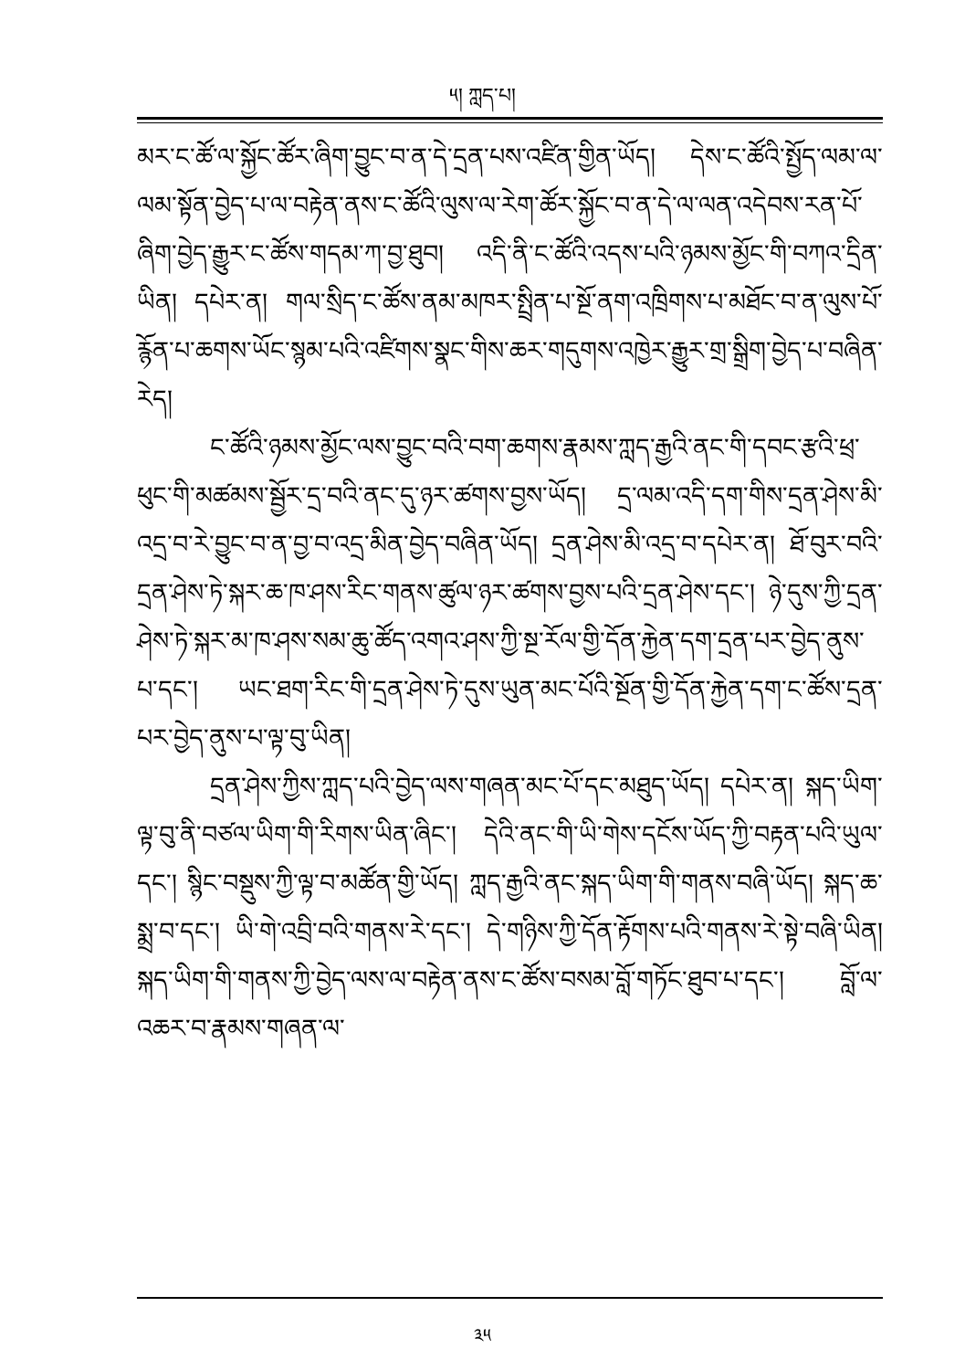༥། ཀླད་པ།
མར་ང་ཚོ་ལ་སྐྱོང་ཚོར་ཞིག་བྱུང་བ་ན་དེ་དྲན་པས་འཛིན་གྱིན་ཡོད། དེས་ང་ཚོའི་སྤྱོད་ལམ་ལ་ལམ་སྟོན་བྱེད་པ་ལ་བརྟེན་ནས་ང་ཚོའི་ལུས་ལ་རེག་ཚོར་སྐྱོང་བ་ན་དེ་ལ་ལན་འདེབས་རན་པོ་ཞིག་བྱེད་རྒྱུར་ང་ཚོས་གདམ་ཀ་བྱ་ཐུབ། འདི་ནི་ང་ཚོའི་འདས་པའི་ཉམས་མྱོང་གི་བཀའ་དྲིན་ཡིན། དཔེར་ན། གལ་སྲིད་ང་ཚོས་ནམ་མཁར་སྤྲིན་པ་སྔོ་ནག་འཁྲིགས་པ་མཐོང་བ་ན་ལུས་པོ་རྙོན་པ་ཆགས་ཡོང་སྙམ་པའི་འཛིགས་སྣང་གིས་ཆར་གདུགས་འཁྱེར་རྒྱུར་གྲ་སྒྲིག་བྱེད་པ་བཞིན་རེད།
ང་ཚོའི་ཉམས་མྱོང་ལས་བྱུང་བའི་བག་ཆགས་རྣམས་ཀླད་རྒྱའི་ནང་གི་དབང་རྩའི་ཕྲ་ཕུང་གི་མཚམས་སྦྱོར་དྲ་བའི་ནང་དུ་ཉར་ཚགས་བྱས་ཡོད། དྲ་ལམ་འདི་དག་གིས་དྲན་ཤེས་མི་འདྲ་བ་རེ་བྱུང་བ་ན་བྱ་བ་འདྲ་མིན་བྱེད་བཞིན་ཡོད། དྲན་ཤེས་མི་འདྲ་བ་དཔེར་ན། ཐོ་བུར་བའི་དྲན་ཤེས་ཏེ་སྐར་ཆ་ཁ་ཤས་རིང་གནས་ཚུལ་ཉར་ཚགས་བྱས་པའི་དྲན་ཤེས་དང་། ཉེ་དུས་ཀྱི་དྲན་ཤེས་ཏེ་སྐར་མ་ཁ་ཤས་སམ་ཆུ་ཚོད་འགའ་ཤས་ཀྱི་སྔ་རོལ་གྱི་དོན་རྐྱེན་དག་དྲན་པར་བྱེད་ནུས་པ་དང་། ཡང་ཐག་རིང་གི་དྲན་ཤེས་ཏེ་དུས་ཡུན་མང་པོའི་སྔོན་གྱི་དོན་རྐྱེན་དག་ང་ཚོས་དྲན་པར་བྱེད་ནུས་པ་ལྟ་བུ་ཡིན།
དྲན་ཤེས་ཀྱིས་ཀླད་པའི་བྱེད་ལས་གཞན་མང་པོ་དང་མཐུད་ཡོད། དཔེར་ན། སྐད་ཡིག་ལྟ་བུ་ནི་བཙལ་ཡིག་གི་རིགས་ཡིན་ཞིང་། དེའི་ནང་གི་ཡི་གེས་དངོས་ཡོད་ཀྱི་བརྟན་པའི་ཡུལ་དང་། སྙིང་བསྡུས་ཀྱི་ལྟ་བ་མཚོན་གྱི་ཡོད། ཀླད་རྒྱའི་ནང་སྐད་ཡིག་གི་གནས་བཞི་ཡོད། སྐད་ཆ་སྨྲ་བ་དང་། ཡི་གེ་འབྲི་བའི་གནས་རེ་དང་། དེ་གཉིས་ཀྱི་དོན་རྟོགས་པའི་གནས་རེ་སྟེ་བཞི་ཡིན། སྐད་ཡིག་གི་གནས་ཀྱི་བྱེད་ལས་ལ་བརྟེན་ནས་ང་ཚོས་བསམ་བློ་གཏོང་ཐུབ་པ་དང་། བློ་ལ་འཆར་བ་རྣམས་གཞན་ལ་
༣༥